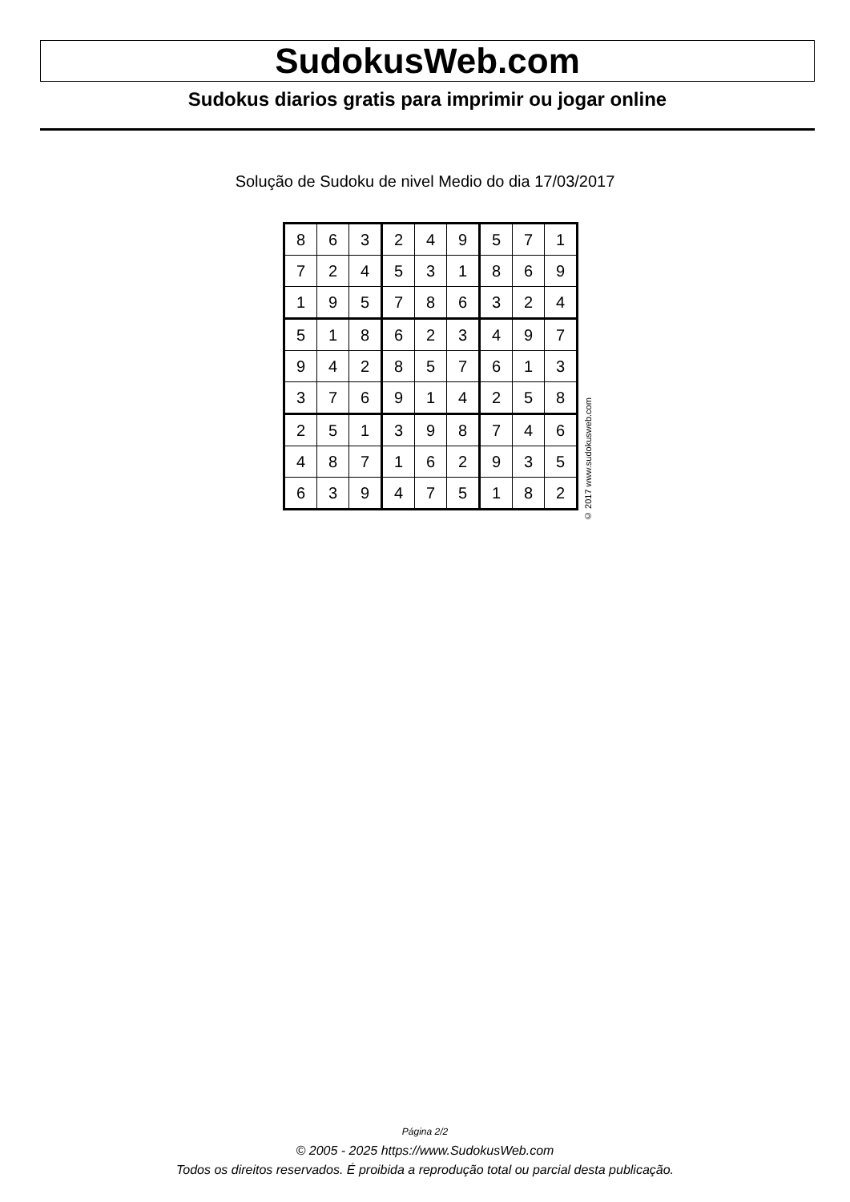SudokusWeb.com
Sudokus diarios gratis para imprimir ou jogar online
Solução de Sudoku de nivel Medio do dia 17/03/2017
| 8 | 6 | 3 | 2 | 4 | 9 | 5 | 7 | 1 |
| 7 | 2 | 4 | 5 | 3 | 1 | 8 | 6 | 9 |
| 1 | 9 | 5 | 7 | 8 | 6 | 3 | 2 | 4 |
| 5 | 1 | 8 | 6 | 2 | 3 | 4 | 9 | 7 |
| 9 | 4 | 2 | 8 | 5 | 7 | 6 | 1 | 3 |
| 3 | 7 | 6 | 9 | 1 | 4 | 2 | 5 | 8 |
| 2 | 5 | 1 | 3 | 9 | 8 | 7 | 4 | 6 |
| 4 | 8 | 7 | 1 | 6 | 2 | 9 | 3 | 5 |
| 6 | 3 | 9 | 4 | 7 | 5 | 1 | 8 | 2 |
© 2017 www.sudokusweb.com
Página 2/2
© 2005 - 2025 https://www.SudokusWeb.com
Todos os direitos reservados. É proibida a reprodução total ou parcial desta publicação.